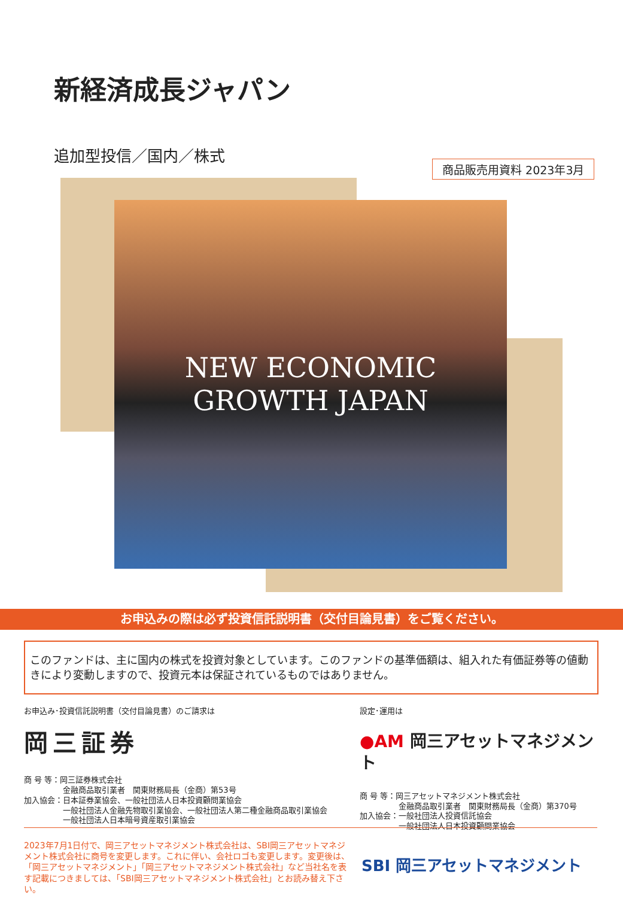新経済成長ジャパン
追加型投信／国内／株式
商品販売用資料 2023年3月
NEW ECONOMIC
GROWTH JAPAN
お申込みの際は必ず投資信託説明書（交付目論見書）をご覧ください。
このファンドは、主に国内の株式を投資対象としています。このファンドの基準価額は、組入れた有価証券等の値動きにより変動しますので、投資元本は保証されているものではありません。
お申込み･投資信託説明書（交付目論見書）のご請求は
岡三証券
商 号 等：岡三証券株式会社
　　　　　金融商品取引業者　関東財務局長（金商）第53号
加入協会：日本証券業協会、一般社団法人日本投資顧問業協会
　　　　　一般社団法人金融先物取引業協会、一般社団法人第二種金融商品取引業協会
　　　　　一般社団法人日本暗号資産取引業協会
設定･運用は
●AM 岡三アセットマネジメント
商 号 等：岡三アセットマネジメント株式会社
　　　　　金融商品取引業者　関東財務局長（金商）第370号
加入協会：一般社団法人投資信託協会
　　　　　一般社団法人日本投資顧問業協会
2023年7月1日付で、岡三アセットマネジメント株式会社は、SBI岡三アセットマネジメント株式会社に商号を変更します。これに伴い、会社ロゴも変更します。変更後は、「岡三アセットマネジメント」「岡三アセットマネジメント株式会社」など当社名を表す記載につきましては、「SBI岡三アセットマネジメント株式会社」とお読み替え下さい。
SBI 岡三アセットマネジメント